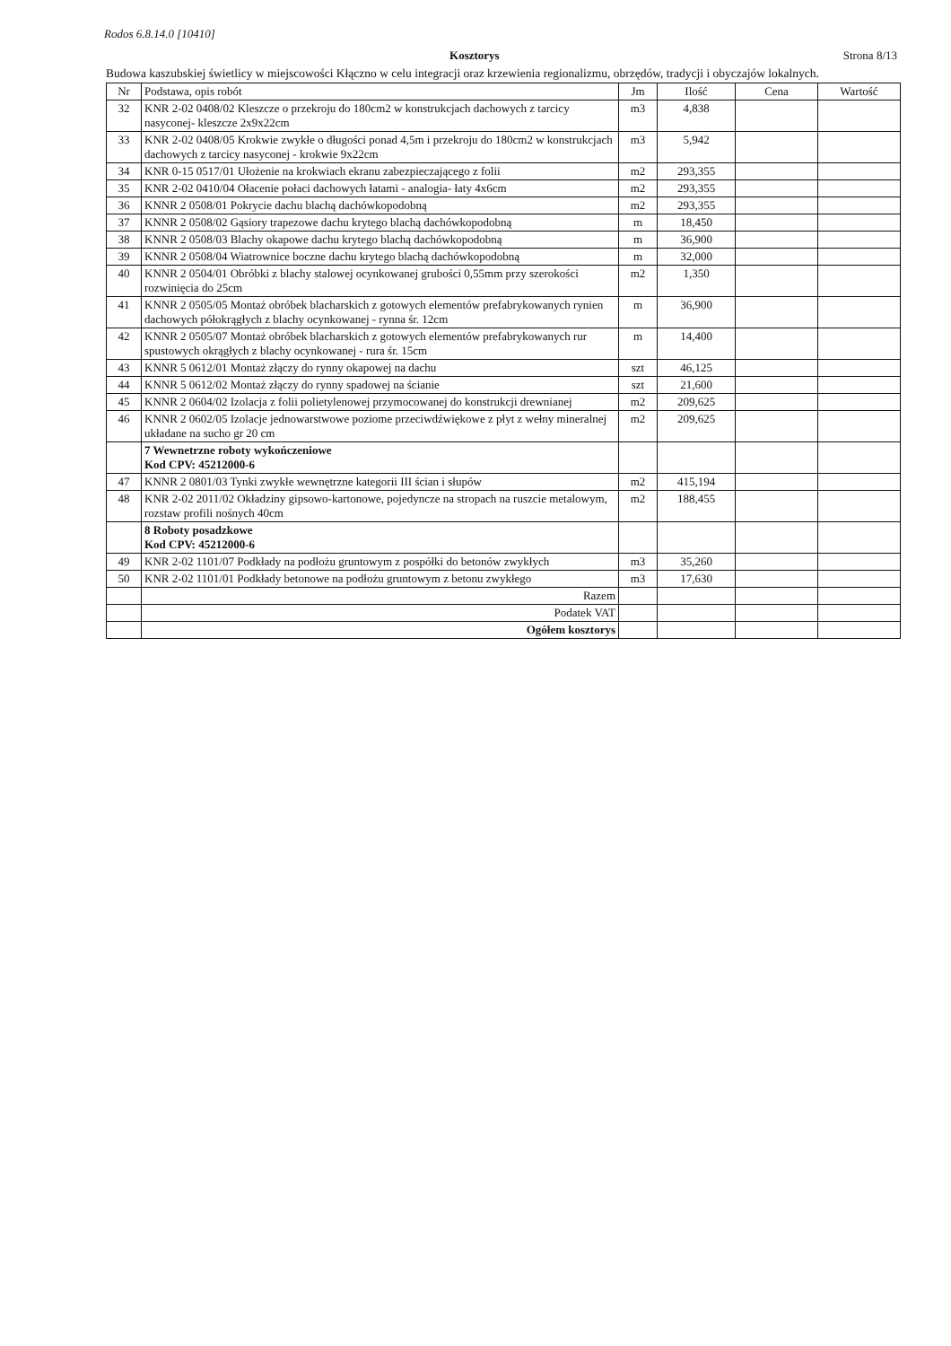Rodos 6.8.14.0 [10410]
Kosztorys Strona 8/13
Budowa kaszubskiej świetlicy w miejscowości Kłączno w celu integracji oraz krzewienia regionalizmu, obrzędów, tradycji i obyczajów lokalnych.
| Nr | Podstawa, opis robót | Jm | Ilość | Cena | Wartość |
| --- | --- | --- | --- | --- | --- |
| 32 | KNR 2-02 0408/02 Kleszcze o przekroju do 180cm2 w konstrukcjach dachowych z tarcicy nasyconej- kleszcze 2x9x22cm | m3 | 4,838 | | |
| 33 | KNR 2-02 0408/05 Krokwie zwykłe o długości ponad 4,5m i przekroju do 180cm2 w konstrukcjach dachowych z tarcicy nasyconej - krokwie 9x22cm | m3 | 5,942 | | |
| 34 | KNR 0-15 0517/01 Ułożenie na krokwiach ekranu zabezpieczającego z folii | m2 | 293,355 | | |
| 35 | KNR 2-02 0410/04 Ołacenie połaci dachowych łatami - analogia- łaty 4x6cm | m2 | 293,355 | | |
| 36 | KNNR 2 0508/01 Pokrycie dachu blachą dachówkopodobną | m2 | 293,355 | | |
| 37 | KNNR 2 0508/02 Gąsiory trapezowe dachu krytego blachą dachówkopodobną | m | 18,450 | | |
| 38 | KNNR 2 0508/03 Blachy okapowe dachu krytego blachą dachówkopodobną | m | 36,900 | | |
| 39 | KNNR 2 0508/04 Wiatrownice boczne dachu krytego blachą dachówkopodobną | m | 32,000 | | |
| 40 | KNNR 2 0504/01 Obróbki z blachy stalowej ocynkowanej grubości 0,55mm przy szerokości rozwinięcia do 25cm | m2 | 1,350 | | |
| 41 | KNNR 2 0505/05 Montaż obróbek blacharskich z gotowych elementów prefabrykowanych rynien dachowych półokrągłych z blachy ocynkowanej - rynna śr. 12cm | m | 36,900 | | |
| 42 | KNNR 2 0505/07 Montaż obróbek blacharskich z gotowych elementów prefabrykowanych rur spustowych okrągłych z blachy ocynkowanej - rura śr. 15cm | m | 14,400 | | |
| 43 | KNNR 5 0612/01 Montaż złączy do rynny okapowej na dachu | szt | 46,125 | | |
| 44 | KNNR 5 0612/02 Montaż złączy do rynny spadowej na ścianie | szt | 21,600 | | |
| 45 | KNNR 2 0604/02 Izolacja z folii polietylenowej przymocowanej do konstrukcji drewnianej | m2 | 209,625 | | |
| 46 | KNNR 2 0602/05 Izolacje jednowarstwowe poziome przeciwdźwiękowe z płyt z wełny mineralnej układane na sucho gr 20 cm | m2 | 209,625 | | |
| | 7 Wewnetrzne roboty wykończeniowe Kod CPV: 45212000-6 | | | | |
| 47 | KNNR 2 0801/03 Tynki zwykłe wewnętrzne kategorii III ścian i słupów | m2 | 415,194 | | |
| 48 | KNR 2-02 2011/02 Okładziny gipsowo-kartonowe, pojedyncze na stropach na ruszcie metalowym, rozstaw profili nośnych 40cm | m2 | 188,455 | | |
| | 8 Roboty posadzkowe Kod CPV: 45212000-6 | | | | |
| 49 | KNR 2-02 1101/07 Podkłady na podłożu gruntowym z pospółki do betonów zwykłych | m3 | 35,260 | | |
| 50 | KNR 2-02 1101/01 Podkłady betonowe na podłożu gruntowym z betonu zwykłego | m3 | 17,630 | | |
| | Razem | | | | |
| | Podatek VAT | | | | |
| | Ogółem kosztorys | | | | |